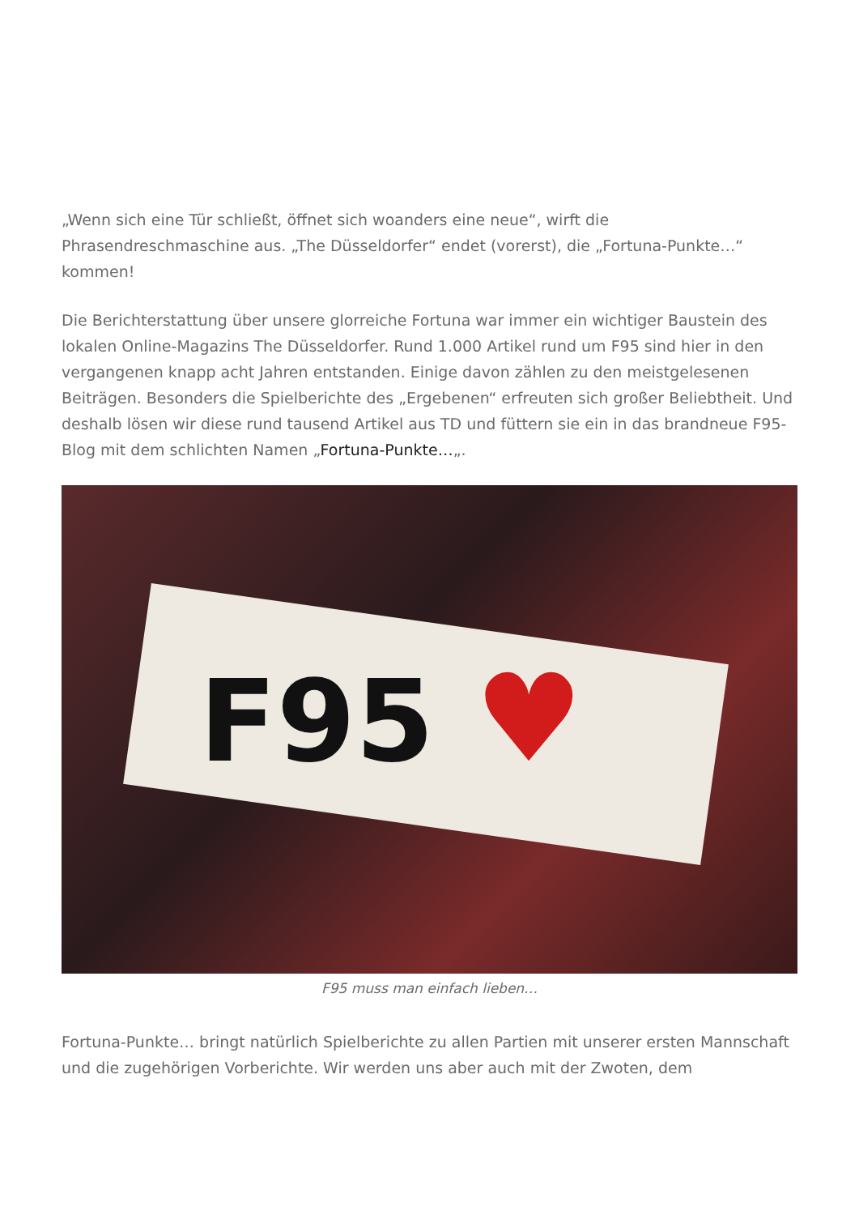„Wenn sich eine Tür schließt, öffnet sich woanders eine neue“, wirft die Phrasendreschmaschine aus. „The Düsseldorfer“ endet (vorerst), die „Fortuna-Punkte…“ kommen!
Die Berichterstattung über unsere glorreiche Fortuna war immer ein wichtiger Baustein des lokalen Online-Magazins The Düsseldorfer. Rund 1.000 Artikel rund um F95 sind hier in den vergangenen knapp acht Jahren entstanden. Einige davon zählen zu den meistgelesenen Beiträgen. Besonders die Spielberichte des „Ergebenen“ erfreuten sich großer Beliebtheit. Und deshalb lösen wir diese rund tausend Artikel aus TD und füttern sie ein in das brandneue F95-Blog mit dem schlichten Namen „Fortuna-Punkte…„.
F95
♥
F95 muss man einfach lieben…
Fortuna-Punkte… bringt natürlich Spielberichte zu allen Partien mit unserer ersten Mannschaft und die zugehörigen Vorberichte. Wir werden uns aber auch mit der Zwoten, dem